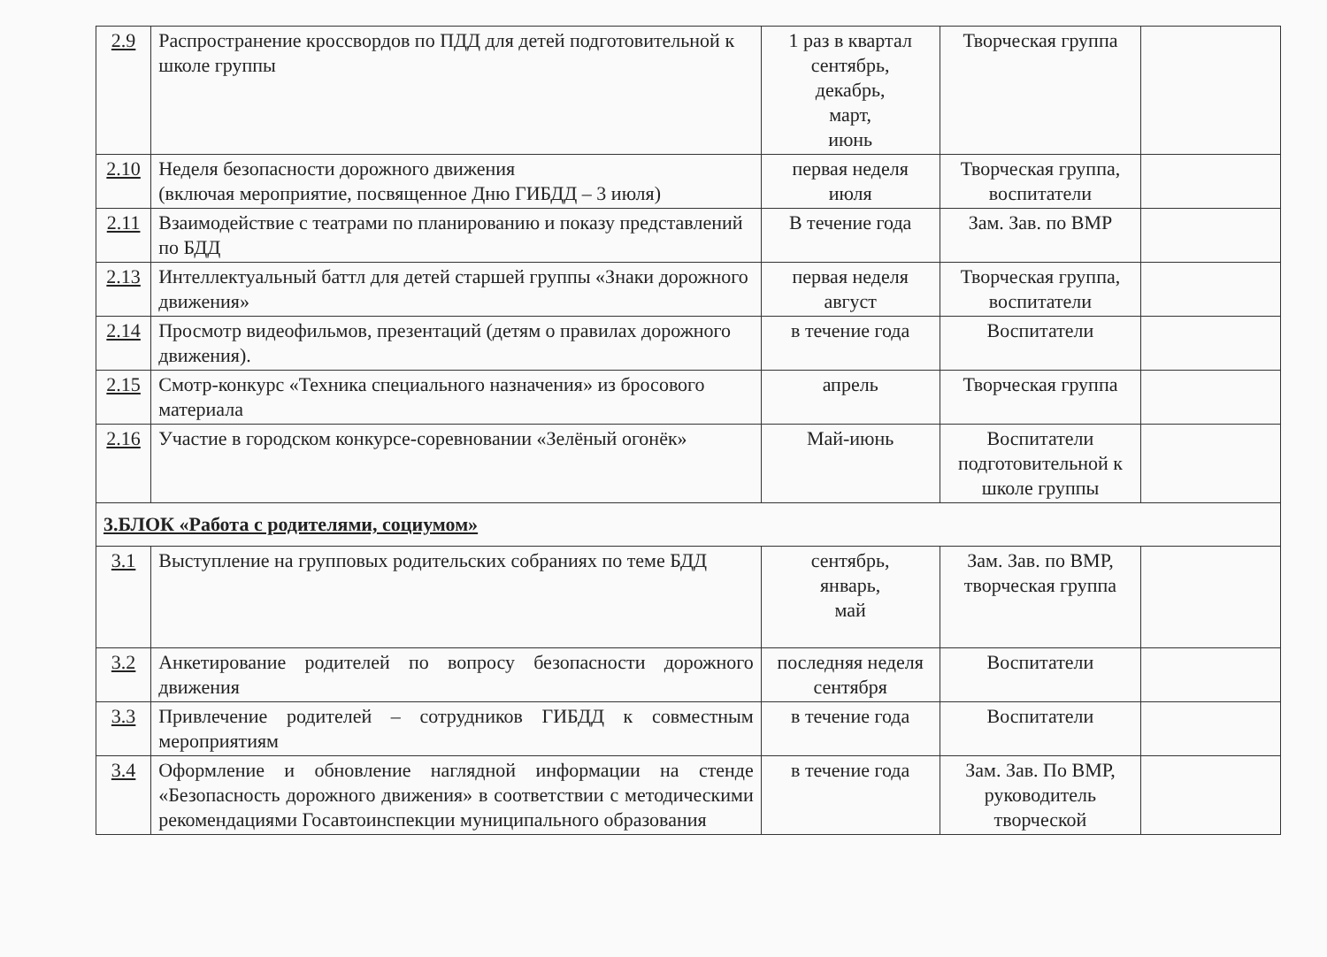| 2.9 | Распространение кроссвордов по ПДД для детей подготовительной к школе группы | 1 раз в квартал сентябрь, декабрь, март, июнь | Творческая группа | |
| 2.10 | Неделя безопасности дорожного движения (включая мероприятие, посвященное Дню ГИБДД – 3 июля) | первая неделя июля | Творческая группа, воспитатели | |
| 2.11 | Взаимодействие с театрами по планированию и показу представлений по БДД | В течение года | Зам. Зав. по ВМР | |
| 2.13 | Интеллектуальный баттл для детей старшей группы «Знаки дорожного движения» | первая неделя август | Творческая группа, воспитатели | |
| 2.14 | Просмотр видеофильмов, презентаций (детям о правилах дорожного движения). | в течение года | Воспитатели | |
| 2.15 | Смотр-конкурс «Техника специального назначения» из бросового материала | апрель | Творческая группа | |
| 2.16 | Участие в городском конкурсе-соревновании «Зелёный огонёк» | Май-июнь | Воспитатели подготовительной к школе группы | |
| 3.БЛОК «Работа с родителями, социумом» | | | | |
| 3.1 | Выступление на групповых родительских собраниях по теме БДД | сентябрь, январь, май | Зам. Зав. по ВМР, творческая группа | |
| 3.2 | Анкетирование родителей по вопросу безопасности дорожного движения | последняя неделя сентября | Воспитатели | |
| 3.3 | Привлечение родителей – сотрудников ГИБДД к совместным мероприятиям | в течение года | Воспитатели | |
| 3.4 | Оформление и обновление наглядной информации на стенде «Безопасность дорожного движения» в соответствии с методическими рекомендациями Госавтоинспекции муниципального образования | в течение года | Зам. Зав. По ВМР, руководитель творческой | |